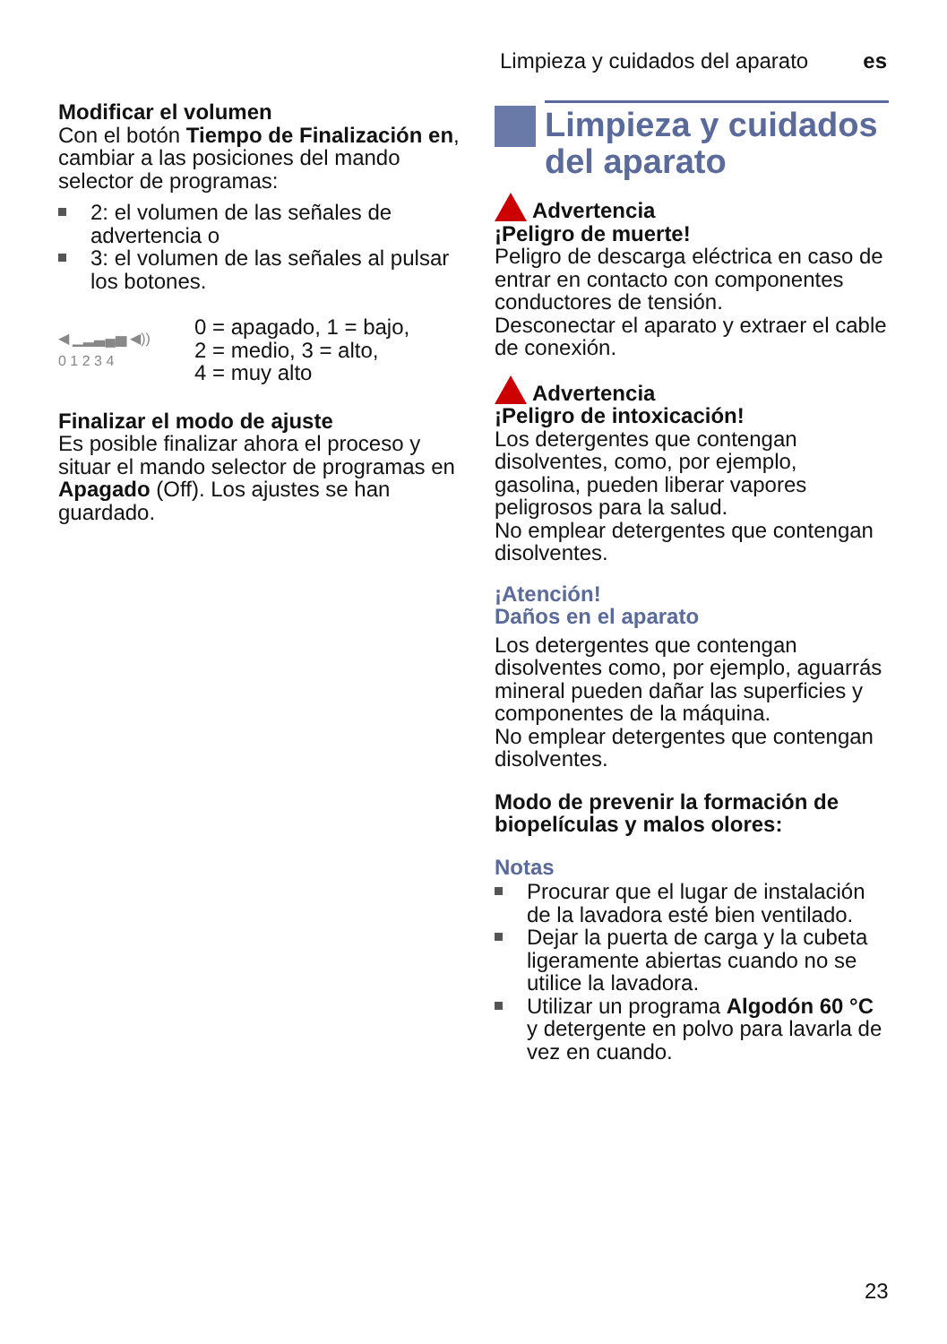Limpieza y cuidados del aparato es
Modificar el volumen
Con el botón Tiempo de Finalización en, cambiar a las posiciones del mando selector de programas:
2: el volumen de las señales de advertencia o
3: el volumen de las señales al pulsar los botones.
◀ ▁▂▃▄▅ ◀))
0 1 2 3 4
0 = apagado, 1 = bajo,
2 = medio, 3 = alto,
4 = muy alto
Finalizar el modo de ajuste
Es posible finalizar ahora el proceso y situar el mando selector de programas en Apagado (Off). Los ajustes se han guardado.
Limpieza y cuidados del aparato
Advertencia
¡Peligro de muerte!
Peligro de descarga eléctrica en caso de entrar en contacto con componentes conductores de tensión.
Desconectar el aparato y extraer el cable de conexión.
Advertencia
¡Peligro de intoxicación!
Los detergentes que contengan disolventes, como, por ejemplo, gasolina, pueden liberar vapores peligrosos para la salud.
No emplear detergentes que contengan disolventes.
¡Atención!
Daños en el aparato
Los detergentes que contengan disolventes como, por ejemplo, aguarrás mineral pueden dañar las superficies y componentes de la máquina.
No emplear detergentes que contengan disolventes.
Modo de prevenir la formación de biopelículas y malos olores:
Notas
Procurar que el lugar de instalación de la lavadora esté bien ventilado.
Dejar la puerta de carga y la cubeta ligeramente abiertas cuando no se utilice la lavadora.
Utilizar un programa Algodón 60 °C y detergente en polvo para lavarla de vez en cuando.
23